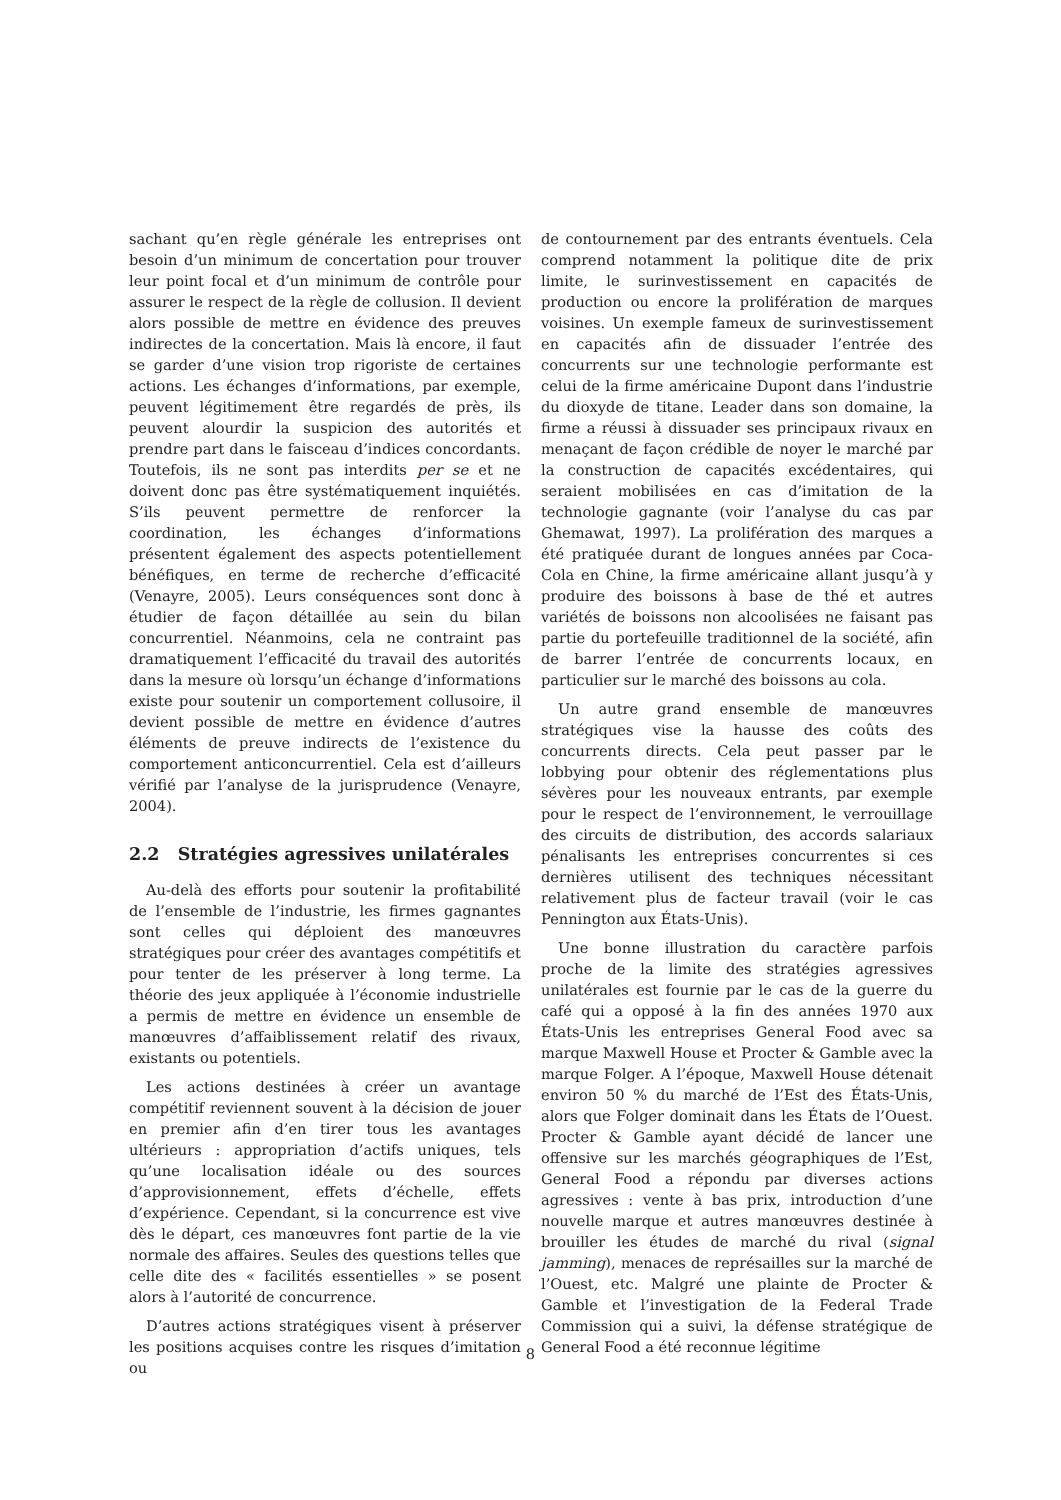sachant qu’en règle générale les entreprises ont besoin d’un minimum de concertation pour trouver leur point focal et d’un minimum de contrôle pour assurer le respect de la règle de collusion. Il devient alors possible de mettre en évidence des preuves indirectes de la concertation. Mais là encore, il faut se garder d’une vision trop rigoriste de certaines actions. Les échanges d’informations, par exemple, peuvent légitimement être regardés de près, ils peuvent alourdir la suspicion des autorités et prendre part dans le faisceau d’indices concordants. Toutefois, ils ne sont pas interdits per se et ne doivent donc pas être systématiquement inquiétés. S’ils peuvent permettre de renforcer la coordination, les échanges d’informations présentent également des aspects potentiellement bénéfiques, en terme de recherche d’efficacité (Venayre, 2005). Leurs conséquences sont donc à étudier de façon détaillée au sein du bilan concurrentiel. Néanmoins, cela ne contraint pas dramatiquement l’efficacité du travail des autorités dans la mesure où lorsqu’un échange d’informations existe pour soutenir un comportement collusoire, il devient possible de mettre en évidence d’autres éléments de preuve indirects de l’existence du comportement anticoncurrentiel. Cela est d’ailleurs vérifié par l’analyse de la jurisprudence (Venayre, 2004).
2.2 Stratégies agressives unilatérales
Au-delà des efforts pour soutenir la profitabilité de l’ensemble de l’industrie, les firmes gagnantes sont celles qui déploient des manœuvres stratégiques pour créer des avantages compétitifs et pour tenter de les préserver à long terme. La théorie des jeux appliquée à l’économie industrielle a permis de mettre en évidence un ensemble de manœuvres d’affaiblissement relatif des rivaux, existants ou potentiels.
Les actions destinées à créer un avantage compétitif reviennent souvent à la décision de jouer en premier afin d’en tirer tous les avantages ultérieurs : appropriation d’actifs uniques, tels qu’une localisation idéale ou des sources d’approvisionnement, effets d’échelle, effets d’expérience. Cependant, si la concurrence est vive dès le départ, ces manœuvres font partie de la vie normale des affaires. Seules des questions telles que celle dite des « facilités essentielles » se posent alors à l’autorité de concurrence.
D’autres actions stratégiques visent à préserver les positions acquises contre les risques d’imitation ou
de contournement par des entrants éventuels. Cela comprend notamment la politique dite de prix limite, le surinvestissement en capacités de production ou encore la prolifération de marques voisines. Un exemple fameux de surinvestissement en capacités afin de dissuader l’entrée des concurrents sur une technologie performante est celui de la firme américaine Dupont dans l’industrie du dioxyde de titane. Leader dans son domaine, la firme a réussi à dissuader ses principaux rivaux en menaçant de façon crédible de noyer le marché par la construction de capacités excédentaires, qui seraient mobilisées en cas d’imitation de la technologie gagnante (voir l’analyse du cas par Ghemawat, 1997). La prolifération des marques a été pratiquée durant de longues années par Coca-Cola en Chine, la firme américaine allant jusqu’à y produire des boissons à base de thé et autres variétés de boissons non alcoolisées ne faisant pas partie du portefeuille traditionnel de la société, afin de barrer l’entrée de concurrents locaux, en particulier sur le marché des boissons au cola.
Un autre grand ensemble de manœuvres stratégiques vise la hausse des coûts des concurrents directs. Cela peut passer par le lobbying pour obtenir des réglementations plus sévères pour les nouveaux entrants, par exemple pour le respect de l’environnement, le verrouillage des circuits de distribution, des accords salariaux pénalisants les entreprises concurrentes si ces dernières utilisent des techniques nécessitant relativement plus de facteur travail (voir le cas Pennington aux États-Unis).
Une bonne illustration du caractère parfois proche de la limite des stratégies agressives unilatérales est fournie par le cas de la guerre du café qui a opposé à la fin des années 1970 aux États-Unis les entreprises General Food avec sa marque Maxwell House et Procter & Gamble avec la marque Folger. A l’époque, Maxwell House détenait environ 50 % du marché de l’Est des États-Unis, alors que Folger dominait dans les États de l’Ouest. Procter & Gamble ayant décidé de lancer une offensive sur les marchés géographiques de l’Est, General Food a répondu par diverses actions agressives : vente à bas prix, introduction d’une nouvelle marque et autres manœuvres destinée à brouiller les études de marché du rival (signal jamming), menaces de représailles sur la marché de l’Ouest, etc. Malgré une plainte de Procter & Gamble et l’investigation de la Federal Trade Commission qui a suivi, la défense stratégique de General Food a été reconnue légitime
8